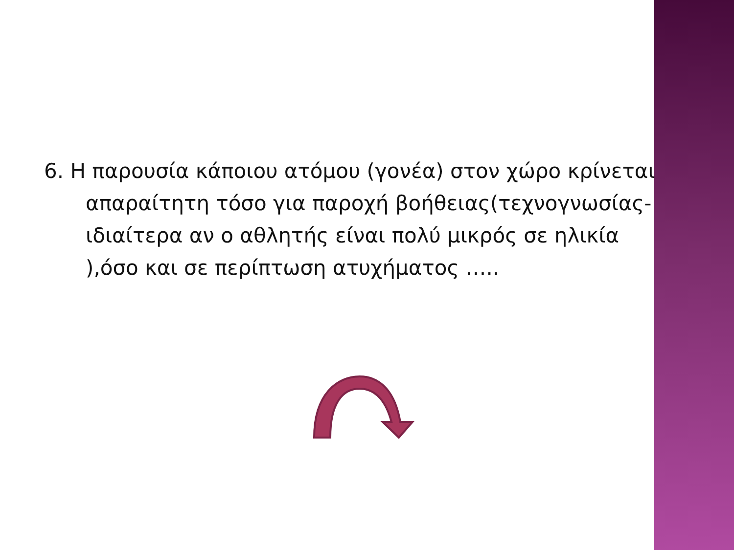6. Η παρουσία κάποιου ατόμου (γονέα) στον χώρο κρίνεται απαραίτητη τόσο για παροχή βοήθειας(τεχνογνωσίας- ιδιαίτερα αν ο αθλητής είναι πολύ μικρός σε ηλικία ),όσο και σε περίπτωση ατυχήματος …..